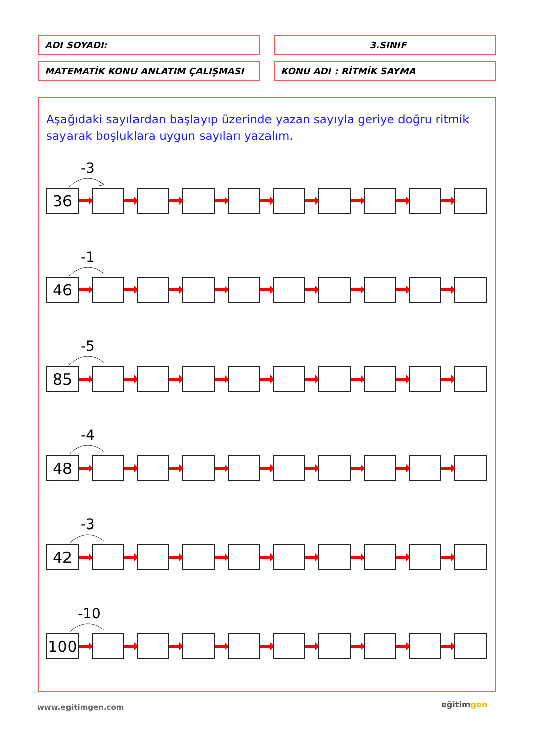ADI SOYADI: 3.SINIF
MATEMATİK KONU ANLATIM ÇALIŞMASI KONU ADI : RİTMİK SAYMA
Aşağıdaki sayılardan başlayıp üzerinde yazan sayıyla geriye doğru ritmik sayarak boşluklara uygun sayıları yazalım.
-3
36
-1
46
-5
85
-4
48
-3
42
-10
100
www.egitimgen.com eğitimgen